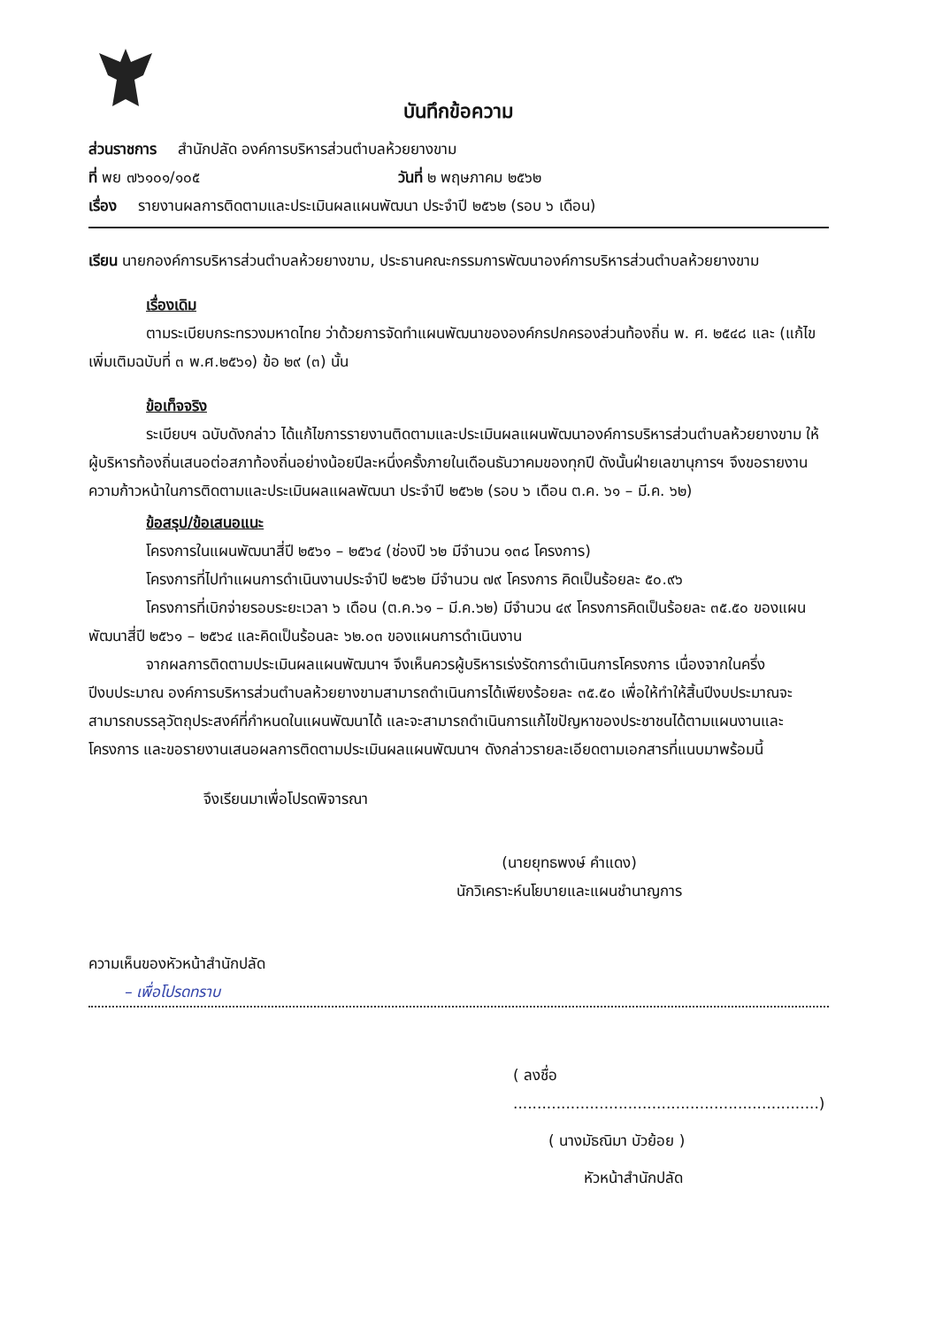บันทึกข้อความ
ส่วนราชการ สำนักปลัด องค์การบริหารส่วนตำบลห้วยยางขาม
ที่ พย ๗๖๑๐๑/๑๐๕ วันที่ ๒ พฤษภาคม ๒๕๖๒
เรื่อง รายงานผลการติดตามและประเมินผลแผนพัฒนา ประจำปี ๒๕๖๒ (รอบ ๖ เดือน)
เรียน นายกองค์การบริหารส่วนตำบลห้วยยางขาม, ประธานคณะกรรมการพัฒนาองค์การบริหารส่วนตำบลห้วยยางขาม
เรื่องเดิม
ตามระเบียบกระทรวงมหาดไทย ว่าด้วยการจัดทำแผนพัฒนาขององค์กรปกครองส่วนท้องถิ่น พ. ศ. ๒๕๔๘ และ (แก้ไขเพิ่มเติมฉบับที่ ๓ พ.ศ.๒๕๖๑) ข้อ ๒๙ (๓) นั้น
ข้อเท็จจริง
ระเบียบฯ ฉบับดังกล่าว ได้แก้ไขการรายงานติดตามและประเมินผลแผนพัฒนาองค์การบริหารส่วนตำบลห้วยยางขาม ให้ผู้บริหารท้องถิ่นเสนอต่อสภาท้องถิ่นอย่างน้อยปีละหนึ่งครั้งภายในเดือนธันวาคมของทุกปี ดังนั้นฝ่ายเลขานุการฯ จึงขอรายงานความก้าวหน้าในการติดตามและประเมินผลแผลพัฒนา ประจำปี ๒๕๖๒ (รอบ ๖ เดือน ต.ค. ๖๑ – มี.ค. ๖๒)
ข้อสรุป/ข้อเสนอแนะ
โครงการในแผนพัฒนาสี่ปี ๒๕๖๑ – ๒๕๖๔ (ช่องปี ๖๒ มีจำนวน ๑๓๘ โครงการ)
โครงการที่ไปทำแผนการดำเนินงานประจำปี ๒๕๖๒ มีจำนวน ๗๙ โครงการ คิดเป็นร้อยละ ๕๐.๙๖
โครงการที่เบิกจ่ายรอบระยะเวลา ๖ เดือน (ต.ค.๖๑ – มี.ค.๖๒) มีจำนวน ๔๙ โครงการคิดเป็นร้อยละ ๓๕.๕๐ ของแผนพัฒนาสี่ปี ๒๕๖๑ – ๒๕๖๔ และคิดเป็นร้อนละ ๖๒.๐๓ ของแผนการดำเนินงาน
จากผลการติดตามประเมินผลแผนพัฒนาฯ จึงเห็นควรผู้บริหารเร่งรัดการดำเนินการโครงการ เนื่องจากในครึ่งปีงบประมาณ องค์การบริหารส่วนตำบลห้วยยางขามสามารถดำเนินการได้เพียงร้อยละ ๓๕.๕๐ เพื่อให้ทำให้สิ้นปีงบประมาณจะสามารถบรรลุวัตถุประสงค์ที่กำหนดในแผนพัฒนาได้ และจะสามารถดำเนินการแก้ไขปัญหาของประชาชนได้ตามแผนงานและโครงการ และขอรายงานเสนอผลการติดตามประเมินผลแผนพัฒนาฯ ดังกล่าวรายละเอียดตามเอกสารที่แนบมาพร้อมนี้
จึงเรียนมาเพื่อโปรดพิจารณา
(นายยุทธพงษ์ คำแดง)
นักวิเคราะห์นโยบายและแผนชำนาญการ
ความเห็นของหัวหน้าสำนักปลัด
– เพื่อโปรดทราบ
( ลงชื่อ ................................................................)
( นางมัธณิมา บัวย้อย )
หัวหน้าสำนักปลัด